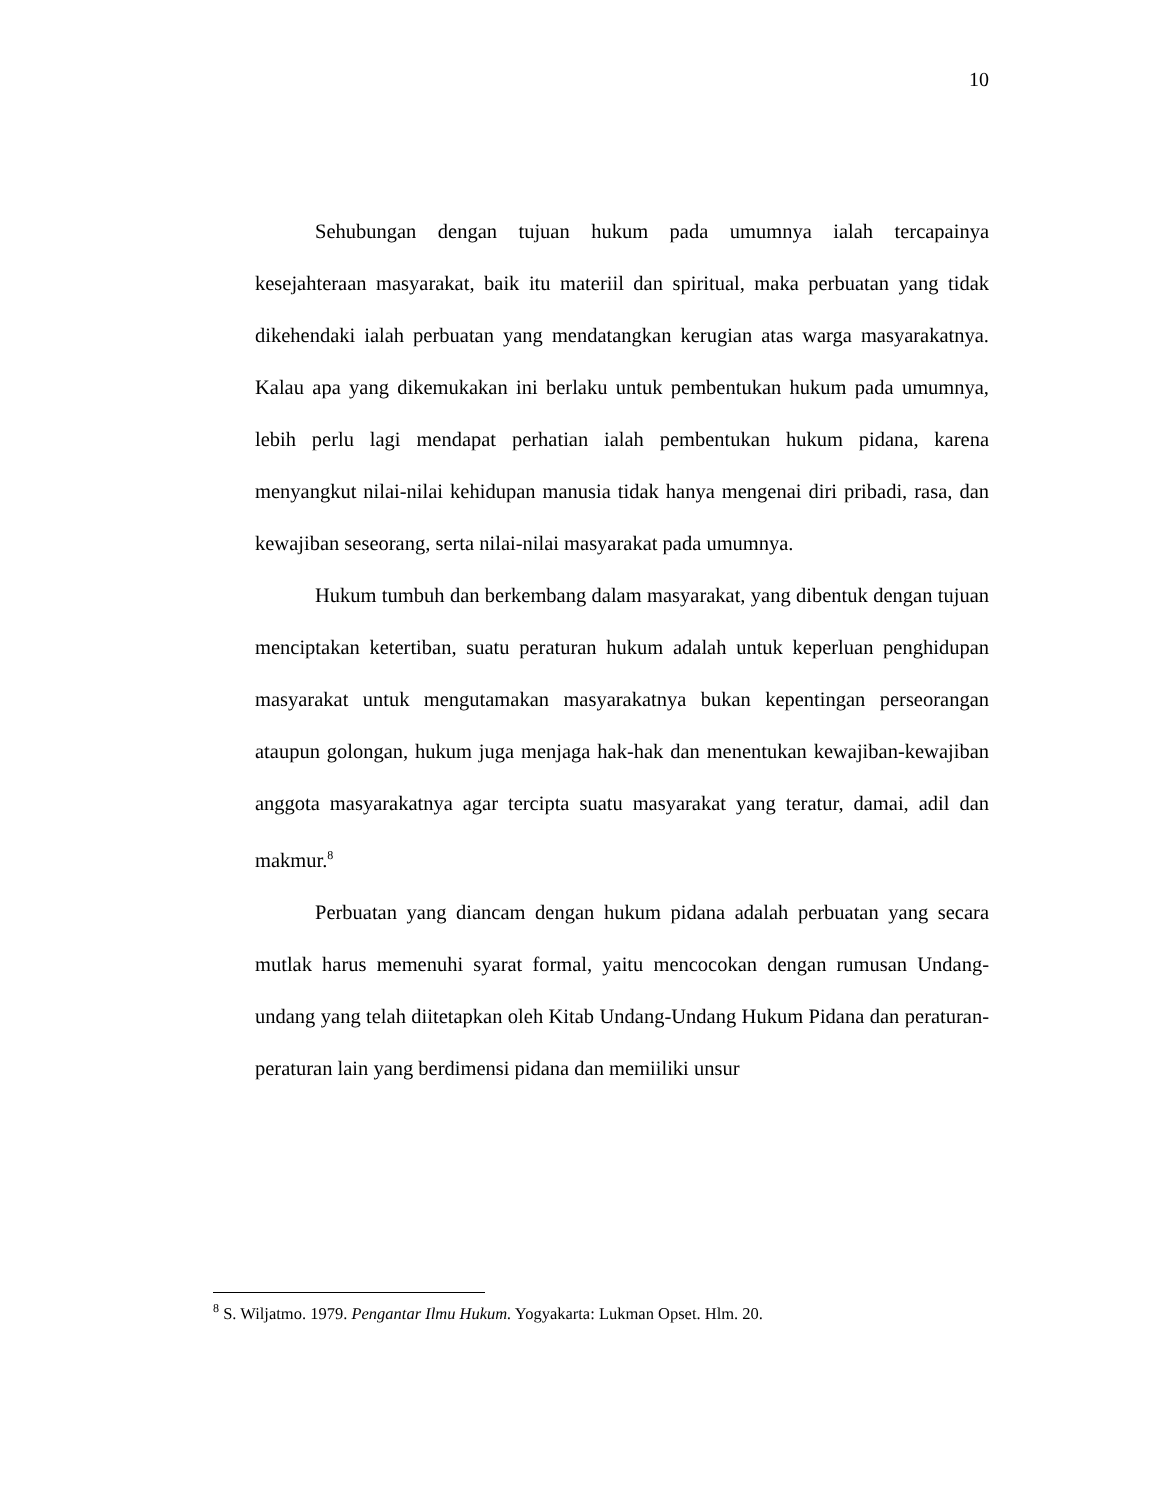10
Sehubungan dengan tujuan hukum pada umumnya ialah tercapainya kesejahteraan masyarakat, baik itu materiil dan spiritual, maka perbuatan yang tidak dikehendaki ialah perbuatan yang mendatangkan kerugian atas warga masyarakatnya. Kalau apa yang dikemukakan ini berlaku untuk pembentukan hukum pada umumnya, lebih perlu lagi mendapat perhatian ialah pembentukan hukum pidana, karena menyangkut nilai-nilai kehidupan manusia tidak hanya mengenai diri pribadi, rasa, dan kewajiban seseorang, serta nilai-nilai masyarakat pada umumnya.
Hukum tumbuh dan berkembang dalam masyarakat, yang dibentuk dengan tujuan menciptakan ketertiban, suatu peraturan hukum adalah untuk keperluan penghidupan masyarakat untuk mengutamakan masyarakatnya bukan kepentingan perseorangan ataupun golongan, hukum juga menjaga hak-hak dan menentukan kewajiban-kewajiban anggota masyarakatnya agar tercipta suatu masyarakat yang teratur, damai, adil dan makmur.<sup>8</sup>
Perbuatan yang diancam dengan hukum pidana adalah perbuatan yang secara mutlak harus memenuhi syarat formal, yaitu mencocokan dengan rumusan Undang-undang yang telah diitetapkan oleh Kitab Undang-Undang Hukum Pidana dan peraturan-peraturan lain yang berdimensi pidana dan memiiliki unsur
<sup>8</sup> S. Wiljatmo. 1979. Pengantar Ilmu Hukum. Yogyakarta: Lukman Opset. Hlm. 20.